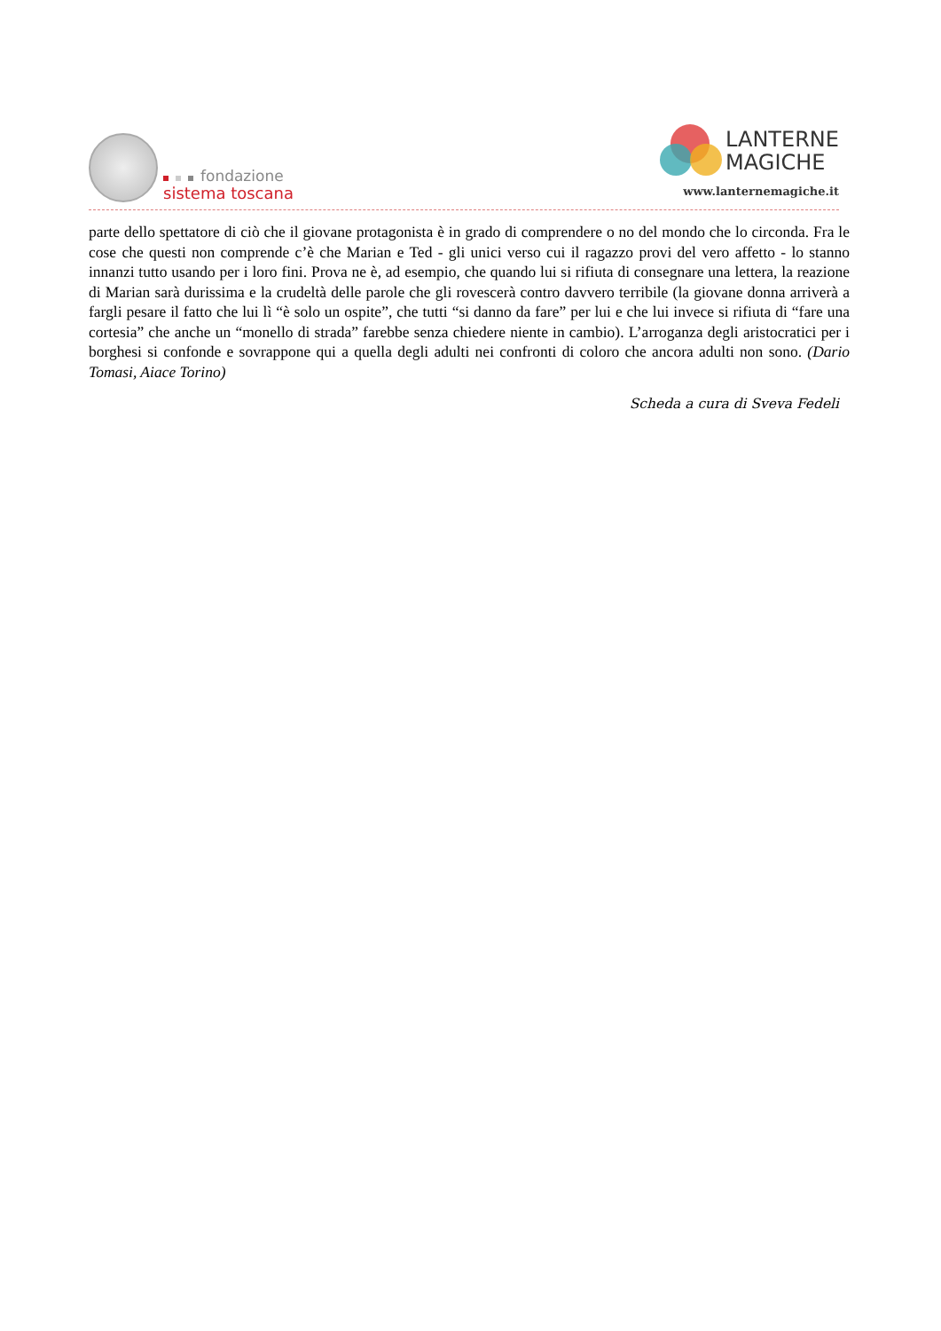fondazione
sistema toscana
LANTERNE
MAGICHE
www.lanternemagiche.it
parte dello spettatore di ciò che il giovane protagonista è in grado di comprendere o no del mondo che lo circonda. Fra le cose che questi non comprende c’è che Marian e Ted - gli unici verso cui il ragazzo provi del vero affetto - lo stanno innanzi tutto usando per i loro fini. Prova ne è, ad esempio, che quando lui si rifiuta di consegnare una lettera, la reazione di Marian sarà durissima e la crudeltà delle parole che gli rovescerà contro davvero terribile (la giovane donna arriverà a fargli pesare il fatto che lui lì “è solo un ospite”, che tutti “si danno da fare” per lui e che lui invece si rifiuta di “fare una cortesia” che anche un “monello di strada” farebbe senza chiedere niente in cambio). L’arroganza degli aristocratici per i borghesi si confonde e sovrappone qui a quella degli adulti nei confronti di coloro che ancora adulti non sono. (Dario Tomasi, Aiace Torino)
Scheda a cura di Sveva Fedeli